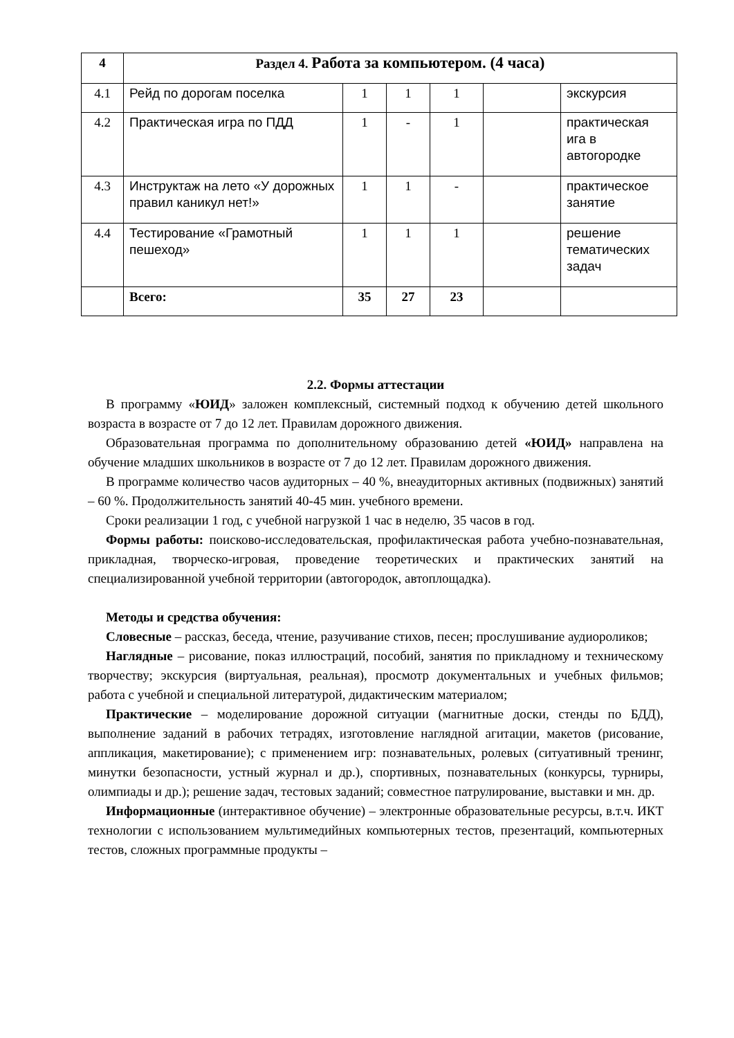| 4 | Раздел 4. Работа за компьютером. (4 часа) | | | | | |
| 4.1 | Рейд по дорогам поселка | 1 | 1 | 1 | | экскурсия |
| 4.2 | Практическая игра по ПДД | 1 | - | 1 | | практическая ига в автогородке |
| 4.3 | Инструктаж на лето «У дорожных правил каникул нет!» | 1 | 1 | - | | практическое занятие |
| 4.4 | Тестирование «Грамотный пешеход» | 1 | 1 | 1 | | решение тематических задач |
| | Всего: | 35 | 27 | 23 | | |
2.2. Формы аттестации
В программу «ЮИД» заложен комплексный, системный подход к обучению детей школьного возраста в возрасте от 7 до 12 лет. Правилам дорожного движения.
Образовательная программа по дополнительному образованию детей «ЮИД» направлена на обучение младших школьников в возрасте от 7 до 12 лет. Правилам дорожного движения.
В программе количество часов аудиторных – 40 %, внеаудиторных активных (подвижных) занятий – 60 %. Продолжительность занятий 40-45 мин. учебного времени.
Сроки реализации 1 год, с учебной нагрузкой 1 час в неделю, 35 часов в год.
Формы работы: поисково-исследовательская, профилактическая работа учебно-познавательная, прикладная, творческо-игровая, проведение теоретических и практических занятий на специализированной учебной территории (автогородок, автоплощадка).
Методы и средства обучения:
Словесные – рассказ, беседа, чтение, разучивание стихов, песен; прослушивание аудиороликов;
Наглядные – рисование, показ иллюстраций, пособий, занятия по прикладному и техническому творчеству; экскурсия (виртуальная, реальная), просмотр документальных и учебных фильмов; работа с учебной и специальной литературой, дидактическим материалом;
Практические – моделирование дорожной ситуации (магнитные доски, стенды по БДД), выполнение заданий в рабочих тетрадях, изготовление наглядной агитации, макетов (рисование, аппликация, макетирование); с применением игр: познавательных, ролевых (ситуативный тренинг, минутки безопасности, устный журнал и др.), спортивных, познавательных (конкурсы, турниры, олимпиады и др.); решение задач, тестовых заданий; совместное патрулирование, выставки и мн. др.
Информационные (интерактивное обучение) – электронные образовательные ресурсы, в.т.ч. ИКТ технологии с использованием мультимедийных компьютерных тестов, презентаций, компьютерных тестов, сложных программные продукты –